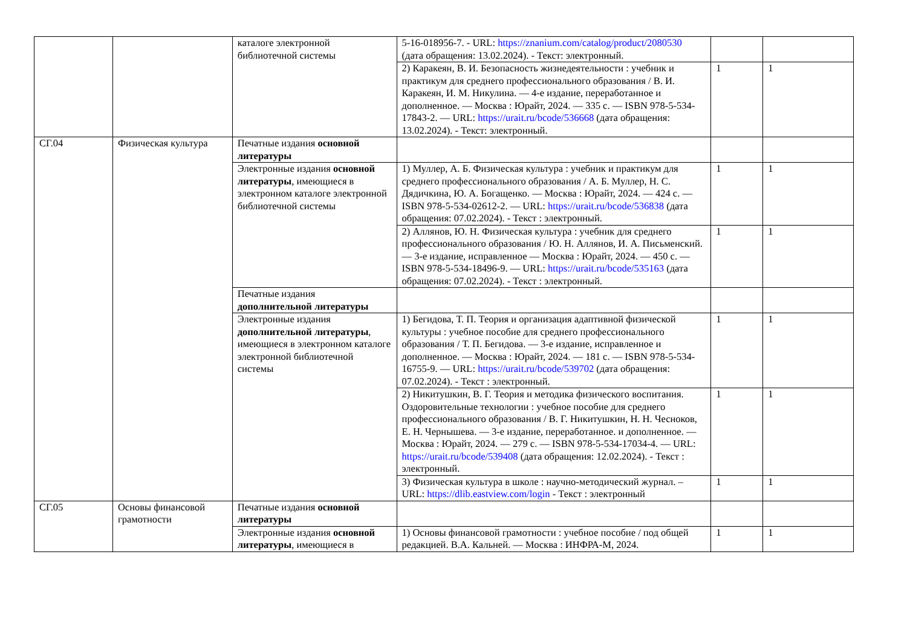| | | каталоге электронной библиотечной системы | 5-16-018956-7. - URL: https://znanium.com/catalog/product/2080530 (дата обращения: 13.02.2024). - Текст: электронный. | | |
| | | | 2) Каракеян, В. И. Безопасность жизнедеятельности : учебник и практикум для среднего профессионального образования / В. И. Каракеян, И. М. Никулина. — 4-е издание, переработанное и дополненное. — Москва : Юрайт, 2024. — 335 с. — ISBN 978-5-534-17843-2. — URL: https://urait.ru/bcode/536668 (дата обращения: 13.02.2024). - Текст: электронный. | 1 | 1 |
| СГ.04 | Физическая культура | Печатные издания основной литературы | | | |
| | | Электронные издания основной литературы , имеющиеся в электронном каталоге электронной библиотечной системы | 1) Муллер, А. Б. Физическая культура : учебник и практикум для среднего профессионального образования / А. Б. Муллер, Н. С. Дядичкина, Ю. А. Богащенко. — Москва : Юрайт, 2024. — 424 с. — ISBN 978-5-534-02612-2. — URL: https://urait.ru/bcode/536838 (дата обращения: 07.02.2024). - Текст : электронный. | 1 | 1 |
| | | | 2) Аллянов, Ю. Н. Физическая культура : учебник для среднего профессионального образования / Ю. Н. Аллянов, И. А. Письменский. — 3-е издание, исправленное — Москва : Юрайт, 2024. — 450 с. — ISBN 978-5-534-18496-9. — URL: https://urait.ru/bcode/535163 (дата обращения: 07.02.2024). - Текст : электронный. | 1 | 1 |
| | | Печатные издания дополнительной литературы | | | |
| | | Электронные издания дополнительной литературы , имеющиеся в электронном каталоге электронной библиотечной системы | 1) Бегидова, Т. П. Теория и организация адаптивной физической культуры : учебное пособие для среднего профессионального образования / Т. П. Бегидова. — 3-е издание, исправленное и дополненное. — Москва : Юрайт, 2024. — 181 с. — ISBN 978-5-534-16755-9. — URL: https://urait.ru/bcode/539702 (дата обращения: 07.02.2024). - Текст : электронный. | 1 | 1 |
| | | | 2) Никитушкин, В. Г. Теория и методика физического воспитания. Оздоровительные технологии : учебное пособие для среднего профессионального образования / В. Г. Никитушкин, Н. Н. Чесноков, Е. Н. Чернышева. — 3-е издание, переработанное. и дополненное. — Москва : Юрайт, 2024. — 279 с. — ISBN 978-5-534-17034-4. — URL: https://urait.ru/bcode/539408 (дата обращения: 12.02.2024). - Текст : электронный. | 1 | 1 |
| | | | 3) Физическая культура в школе : научно-методический журнал. – URL: https://dlib.eastview.com/login - Текст : электронный | 1 | 1 |
| СГ.05 | Основы финансовой грамотности | Печатные издания основной литературы | | | |
| | | Электронные издания основной литературы , имеющиеся в | 1) Основы финансовой грамотности : учебное пособие / под общей редакцией. В.А. Кальней. — Москва : ИНФРА-М, 2024. | 1 | 1 |